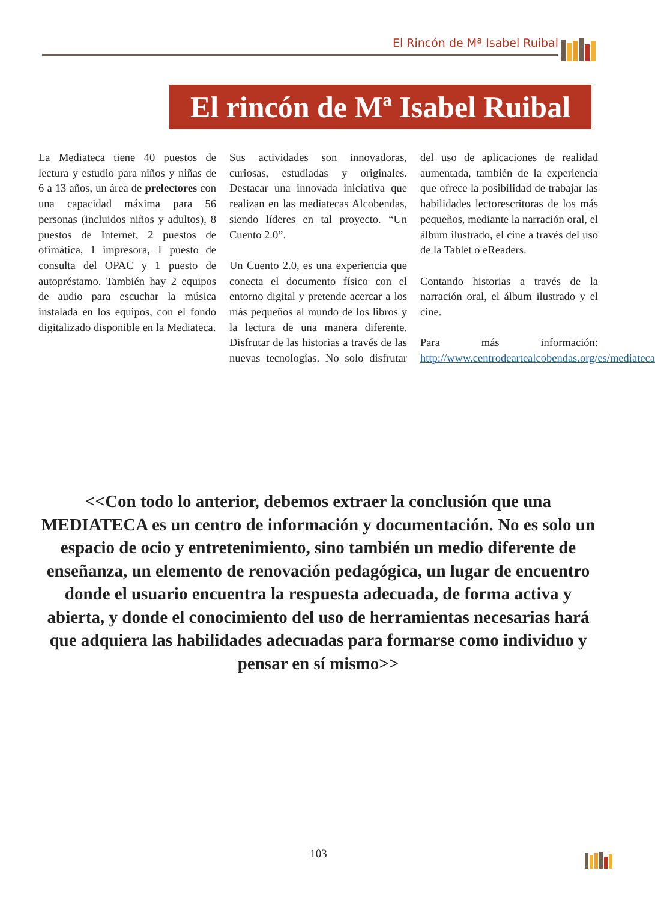El Rincón de Mª Isabel Ruibal
El rincón de Mª Isabel Ruibal
La Mediateca tiene 40 puestos de lectura y estudio para niños y niñas de 6 a 13 años, un área de prelectores con una capacidad máxima para 56 personas (incluidos niños y adultos), 8 puestos de Internet, 2 puestos de ofimática, 1 impresora, 1 puesto de consulta del OPAC y 1 puesto de autopréstamo. También hay 2 equipos de audio para escuchar la música instalada en los equipos, con el fondo digitalizado disponible en la Mediateca.
Sus actividades son innovadoras, curiosas, estudiadas y originales. Destacar una innovada iniciativa que realizan en las mediatecas Alcobendas, siendo líderes en tal proyecto. “Un Cuento 2.0”.
Un Cuento 2.0, es una experiencia que conecta el documento físico con el entorno digital y pretende acercar a los más pequeños al mundo de los libros y la lectura de una manera diferente. Disfrutar de las historias a través de las nuevas tecnologías. No solo disfrutar del uso de aplicaciones de realidad aumentada, también de la experiencia que ofrece la posibilidad de trabajar las habilidades lectorescritoras de los más pequeños, mediante la narración oral, el álbum ilustrado, el cine a través del uso de la Tablet o eReaders.
Contando historias a través de la narración oral, el álbum ilustrado y el cine.
Para más información: http://www.centrodeartealcobendas.org/es/mediateca
<<Con todo lo anterior, debemos extraer la conclusión que una MEDIATECA es un centro de información y documentación. No es solo un espacio de ocio y entretenimiento, sino también un medio diferente de enseñanza, un elemento de renovación pedagógica, un lugar de encuentro donde el usuario encuentra la respuesta adecuada, de forma activa y abierta, y donde el conocimiento del uso de herramientas necesarias hará que adquiera las habilidades adecuadas para formarse como individuo y pensar en sí mismo>>
103